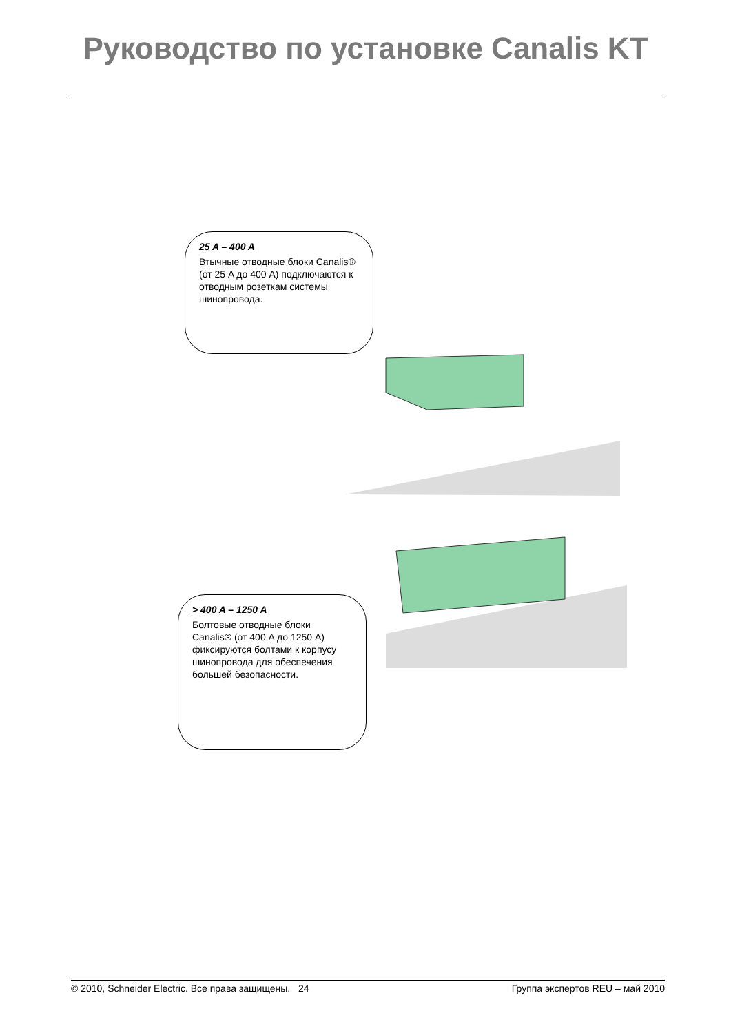Руководство по установке Canalis KT
25 A – 400 A
Втычные отводные блоки Canalis® (от 25 A до 400 A) подключаются к отводным розеткам системы шинопровода.
> 400 A – 1250 A
Болтовые отводные блоки Canalis® (от 400 A до 1250 A) фиксируются болтами к корпусу шинопровода для обеспечения большей безопасности.
© 2010, Schneider Electric. Все права защищены. 24 Группа экспертов REU – май 2010